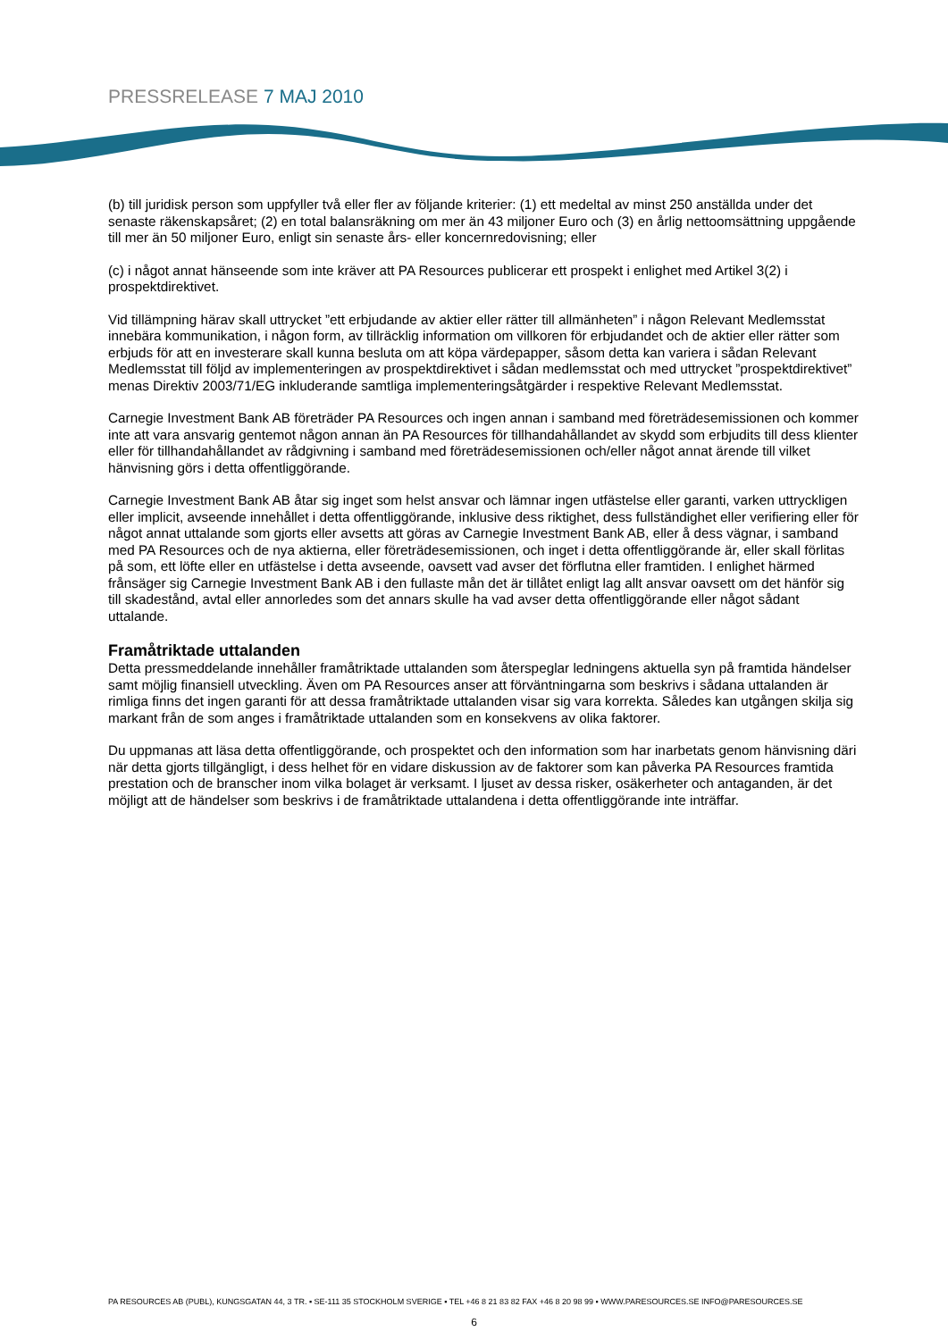PRESSRELEASE 7 MAJ 2010
(b) till juridisk person som uppfyller två eller fler av följande kriterier: (1) ett medeltal av minst 250 anställda under det senaste räkenskapsåret; (2) en total balansräkning om mer än 43 miljoner Euro och (3) en årlig nettoomsättning uppgående till mer än 50 miljoner Euro, enligt sin senaste års- eller koncernredovisning; eller
(c) i något annat hänseende som inte kräver att PA Resources publicerar ett prospekt i enlighet med Artikel 3(2) i prospektdirektivet.
Vid tillämpning härav skall uttrycket ”ett erbjudande av aktier eller rätter till allmänheten” i någon Relevant Medlemsstat innebära kommunikation, i någon form, av tillräcklig information om villkoren för erbjudandet och de aktier eller rätter som erbjuds för att en investerare skall kunna besluta om att köpa värdepapper, såsom detta kan variera i sådan Relevant Medlemsstat till följd av implementeringen av prospektdirektivet i sådan medlemsstat och med uttrycket ”prospektdirektivet” menas Direktiv 2003/71/EG inkluderande samtliga implementeringsåtgärder i respektive Relevant Medlemsstat.
Carnegie Investment Bank AB företräder PA Resources och ingen annan i samband med företrädesemissionen och kommer inte att vara ansvarig gentemot någon annan än PA Resources för tillhandahållandet av skydd som erbjudits till dess klienter eller för tillhandahållandet av rådgivning i samband med företrädesemissionen och/eller något annat ärende till vilket hänvisning görs i detta offentliggörande.
Carnegie Investment Bank AB åtar sig inget som helst ansvar och lämnar ingen utfästelse eller garanti, varken uttryckligen eller implicit, avseende innehållet i detta offentliggörande, inklusive dess riktighet, dess fullständighet eller verifiering eller för något annat uttalande som gjorts eller avsetts att göras av Carnegie Investment Bank AB, eller å dess vägnar, i samband med PA Resources och de nya aktierna, eller företrädesemissionen, och inget i detta offentliggörande är, eller skall förlitas på som, ett löfte eller en utfästelse i detta avseende, oavsett vad avser det förflutna eller framtiden. I enlighet härmed frånsäger sig Carnegie Investment Bank AB i den fullaste mån det är tillåtet enligt lag allt ansvar oavsett om det hänför sig till skadestånd, avtal eller annorledes som det annars skulle ha vad avser detta offentliggörande eller något sådant uttalande.
Framåtriktade uttalanden
Detta pressmeddelande innehåller framåtriktade uttalanden som återspeglar ledningens aktuella syn på framtida händelser samt möjlig finansiell utveckling. Även om PA Resources anser att förväntningarna som beskrivs i sådana uttalanden är rimliga finns det ingen garanti för att dessa framåtriktade uttalanden visar sig vara korrekta. Således kan utgången skilja sig markant från de som anges i framåtriktade uttalanden som en konsekvens av olika faktorer.
Du uppmanas att läsa detta offentliggörande, och prospektet och den information som har inarbetats genom hänvisning däri när detta gjorts tillgängligt, i dess helhet för en vidare diskussion av de faktorer som kan påverka PA Resources framtida prestation och de branscher inom vilka bolaget är verksamt. I ljuset av dessa risker, osäkerheter och antaganden, är det möjligt att de händelser som beskrivs i de framåtriktade uttalandena i detta offentliggörande inte inträffar.
PA RESOURCES AB (PUBL), KUNGSGATAN 44, 3 TR. ▪ SE-111 35 STOCKHOLM SVERIGE ▪ TEL +46 8 21 83 82 FAX +46 8 20 98 99 ▪ WWW.PARESOURCES.SE INFO@PARESOURCES.SE
6